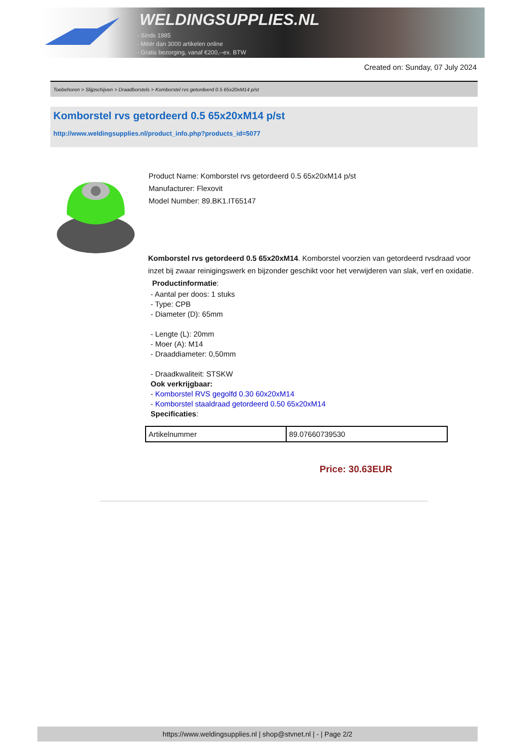WELDINGSUPPLIES.NL
- Sinds 1985
- Méér dan 3000 artikelen online
- Gratis bezorging, vanaf €200,--ex. BTW
Created on: Sunday, 07 July 2024
Toebehoren > Slijpschijven > Draadborstels > Komborstel rvs getordeerd 0.5 65x20xM14 p/st
Komborstel rvs getordeerd 0.5 65x20xM14 p/st
http://www.weldingsupplies.nl/product_info.php?products_id=5077
Product Name: Komborstel rvs getordeerd 0.5 65x20xM14 p/st
Manufacturer: Flexovit
Model Number: 89.BK1.IT65147
Komborstel rvs getordeerd 0.5 65x20xM14. Komborstel voorzien van getordeerd rvsdraad voor inzet bij zwaar reinigingswerk en bijzonder geschikt voor het verwijderen van slak, verf en oxidatie. Productinformatie:
- Aantal per doos: 1 stuks
- Type: CPB
- Diameter (D): 65mm
- Lengte (L): 20mm
- Moer (A): M14
- Draaddiameter: 0,50mm
- Draadkwaliteit: STSKW
Ook verkrijgbaar:
- Komborstel RVS gegolfd 0.30 60x20xM14
- Komborstel staaldraad getordeerd 0.50 65x20xM14
Specificaties:
| Artikelnummer | 89.07660739530 |
Price: 30.63EUR
https://www.weldingsupplies.nl | shop@stvnet.nl | - | Page 2/2